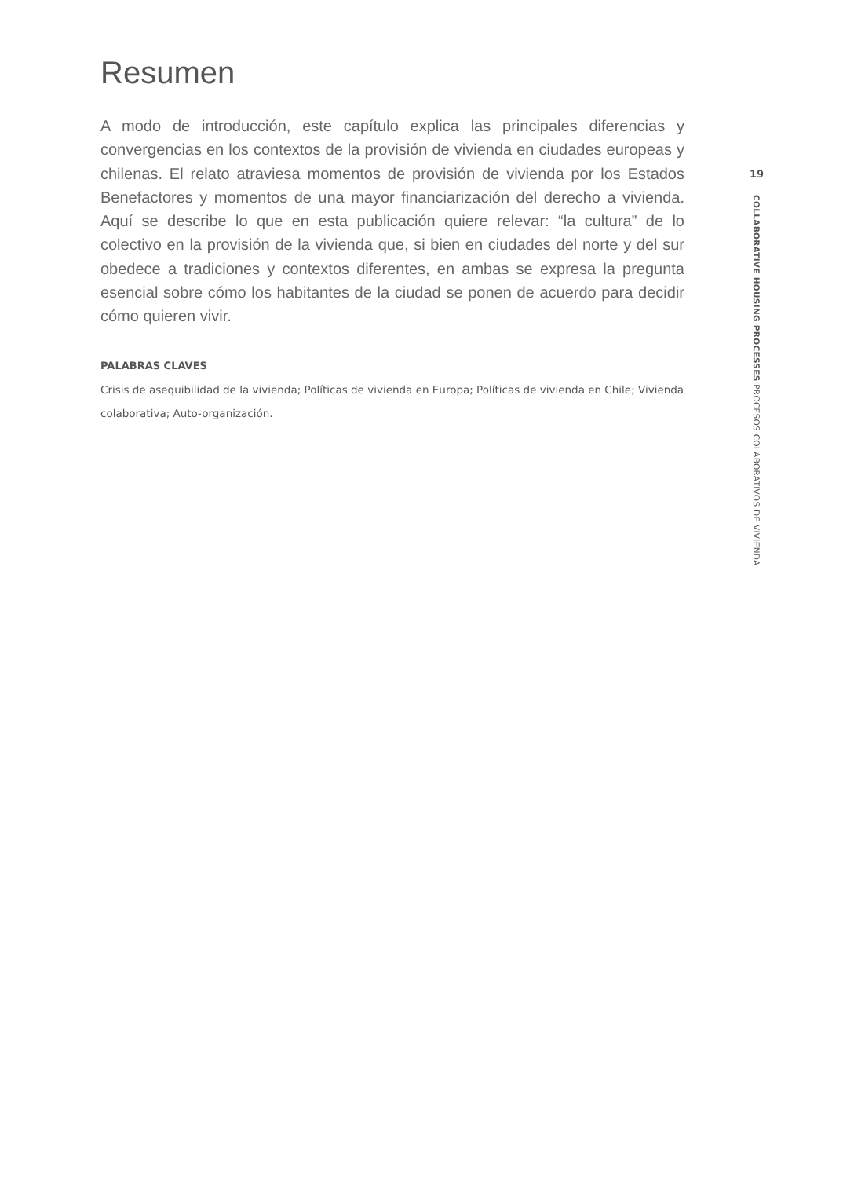Resumen
A modo de introducción, este capítulo explica las principales diferencias y convergencias en los contextos de la provisión de vivienda en ciudades europeas y chilenas. El relato atraviesa momentos de provisión de vivienda por los Estados Benefactores y momentos de una mayor financiarización del derecho a vivienda. Aquí se describe lo que en esta publicación quiere relevar: “la cultura” de lo colectivo en la provisión de la vivienda que, si bien en ciudades del norte y del sur obedece a tradiciones y contextos diferentes, en ambas se expresa la pregunta esencial sobre cómo los habitantes de la ciudad se ponen de acuerdo para decidir cómo quieren vivir.
PALABRAS CLAVES
Crisis de asequibilidad de la vivienda; Políticas de vivienda en Europa; Políticas de vivienda en Chile; Vivienda colaborativa; Auto-organización.
19
COLLABORATIVE HOUSING PROCESSES PROCESOS COLABORATIVOS DE VIVIENDA